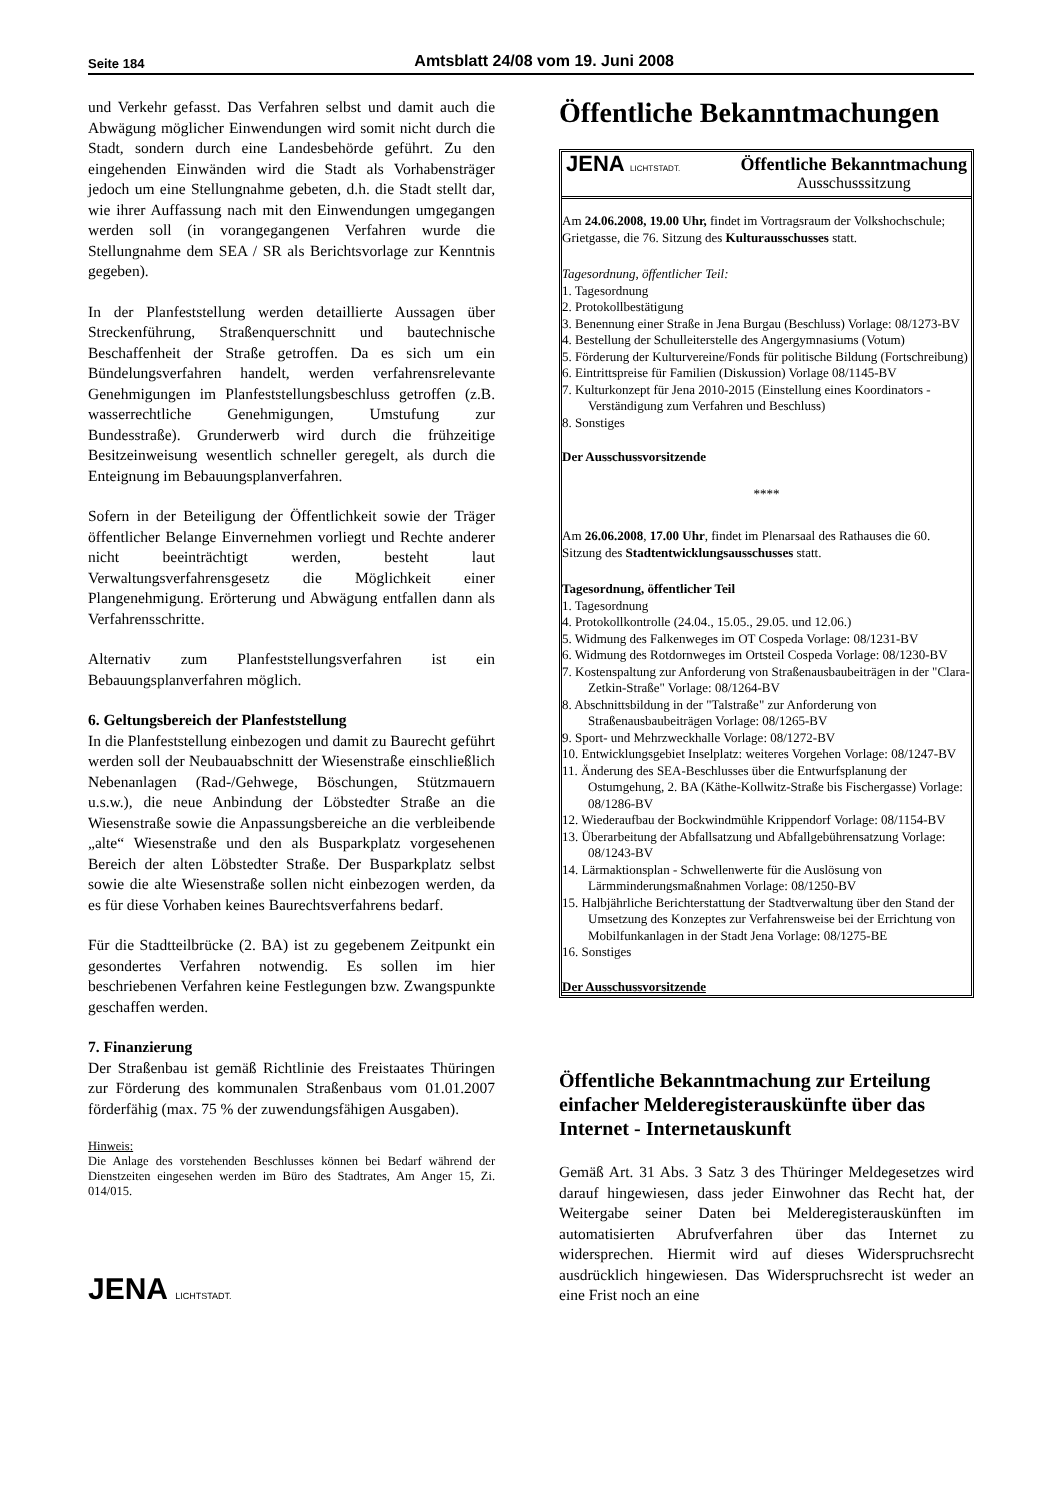Seite 184 Amtsblatt 24/08 vom 19. Juni 2008
und Verkehr gefasst. Das Verfahren selbst und damit auch die Abwägung möglicher Einwendungen wird somit nicht durch die Stadt, sondern durch eine Landesbehörde geführt. Zu den eingehenden Einwänden wird die Stadt als Vorhabensträger jedoch um eine Stellungnahme gebeten, d.h. die Stadt stellt dar, wie ihrer Auffassung nach mit den Einwendungen umgegangen werden soll (in vorangegangenen Verfahren wurde die Stellungnahme dem SEA / SR als Berichtsvorlage zur Kenntnis gegeben).
In der Planfeststellung werden detaillierte Aussagen über Streckenführung, Straßenquerschnitt und bautechnische Beschaffenheit der Straße getroffen. Da es sich um ein Bündelungsverfahren handelt, werden verfahrensrelevante Genehmigungen im Planfeststellungsbeschluss getroffen (z.B. wasserrechtliche Genehmigungen, Umstufung zur Bundesstraße). Grunderwerb wird durch die frühzeitige Besitzeinweisung wesentlich schneller geregelt, als durch die Enteignung im Bebauungsplanverfahren.
Sofern in der Beteiligung der Öffentlichkeit sowie der Träger öffentlicher Belange Einvernehmen vorliegt und Rechte anderer nicht beeinträchtigt werden, besteht laut Verwaltungsverfahrensgesetz die Möglichkeit einer Plangenehmigung. Erörterung und Abwägung entfallen dann als Verfahrensschritte.
Alternativ zum Planfeststellungsverfahren ist ein Bebauungsplanverfahren möglich.
6. Geltungsbereich der Planfeststellung
In die Planfeststellung einbezogen und damit zu Baurecht geführt werden soll der Neubauabschnitt der Wiesenstraße einschließlich Nebenanlagen (Rad-/Gehwege, Böschungen, Stützmauern u.s.w.), die neue Anbindung der Löbstedter Straße an die Wiesenstraße sowie die Anpassungsbereiche an die verbleibende „alte“ Wiesenstraße und den als Busparkplatz vorgesehenen Bereich der alten Löbstedter Straße. Der Busparkplatz selbst sowie die alte Wiesenstraße sollen nicht einbezogen werden, da es für diese Vorhaben keines Baurechtsverfahrens bedarf.
Für die Stadtteilbrücke (2. BA) ist zu gegebenem Zeitpunkt ein gesondertes Verfahren notwendig. Es sollen im hier beschriebenen Verfahren keine Festlegungen bzw. Zwangspunkte geschaffen werden.
7. Finanzierung
Der Straßenbau ist gemäß Richtlinie des Freistaates Thüringen zur Förderung des kommunalen Straßenbaus vom 01.01.2007 förderfähig (max. 75 % der zuwendungsfähigen Ausgaben).
Hinweis:
Die Anlage des vorstehenden Beschlusses können bei Bedarf während der Dienstzeiten eingesehen werden im Büro des Stadtrates, Am Anger 15, Zi. 014/015.
JENA LICHTSTADT.
Öffentliche Bekanntmachungen
JENA LICHTSTADT.
Öffentliche Bekanntmachung
Ausschusssitzung
Am 24.06.2008, 19.00 Uhr, findet im Vortragsraum der Volkshochschule; Grietgasse, die 76. Sitzung des Kulturausschusses statt.
Tagesordnung, öffentlicher Teil:
1. Tagesordnung
2. Protokollbestätigung
3. Benennung einer Straße in Jena Burgau (Beschluss) Vorlage: 08/1273-BV
4. Bestellung der Schulleiterstelle des Angergymnasiums (Votum)
5. Förderung der Kulturvereine/Fonds für politische Bildung (Fortschreibung)
6. Eintrittspreise für Familien (Diskussion) Vorlage 08/1145-BV
7. Kulturkonzept für Jena 2010-2015 (Einstellung eines Koordinators - Verständigung zum Verfahren und Beschluss)
8. Sonstiges
Der Ausschussvorsitzende
****
Am 26.06.2008, 17.00 Uhr, findet im Plenarsaal des Rathauses die 60. Sitzung des Stadtentwicklungsausschusses statt.
Tagesordnung, öffentlicher Teil
1. Tagesordnung
4. Protokollkontrolle (24.04., 15.05., 29.05. und 12.06.)
5. Widmung des Falkenweges im OT Cospeda Vorlage: 08/1231-BV
6. Widmung des Rotdornweges im Ortsteil Cospeda Vorlage: 08/1230-BV
7. Kostenspaltung zur Anforderung von Straßenausbaubeiträgen in der "Clara-Zetkin-Straße" Vorlage: 08/1264-BV
8. Abschnittsbildung in der "Talstraße" zur Anforderung von Straßenausbaubeiträgen Vorlage: 08/1265-BV
9. Sport- und Mehrzweckhalle Vorlage: 08/1272-BV
10. Entwicklungsgebiet Inselplatz: weiteres Vorgehen Vorlage: 08/1247-BV
11. Änderung des SEA-Beschlusses über die Entwurfsplanung der Ostumgehung, 2. BA (Käthe-Kollwitz-Straße bis Fischergasse) Vorlage: 08/1286-BV
12. Wiederaufbau der Bockwindmühle Krippendorf Vorlage: 08/1154-BV
13. Überarbeitung der Abfallsatzung und Abfallgebührensatzung Vorlage: 08/1243-BV
14. Lärmaktionsplan - Schwellenwerte für die Auslösung von Lärmminderungsmaßnahmen Vorlage: 08/1250-BV
15. Halbjährliche Berichterstattung der Stadtverwaltung über den Stand der Umsetzung des Konzeptes zur Verfahrensweise bei der Errichtung von Mobilfunkanlagen in der Stadt Jena Vorlage: 08/1275-BE
16. Sonstiges
Der Ausschussvorsitzende
Öffentliche Bekanntmachung zur Erteilung einfacher Melderegisterauskünfte über das Internet - Internetauskunft
Gemäß Art. 31 Abs. 3 Satz 3 des Thüringer Meldegesetzes wird darauf hingewiesen, dass jeder Einwohner das Recht hat, der Weitergabe seiner Daten bei Melderegisterauskünften im automatisierten Abrufverfahren über das Internet zu widersprechen. Hiermit wird auf dieses Widerspruchsrecht ausdrücklich hingewiesen. Das Widerspruchsrecht ist weder an eine Frist noch an eine